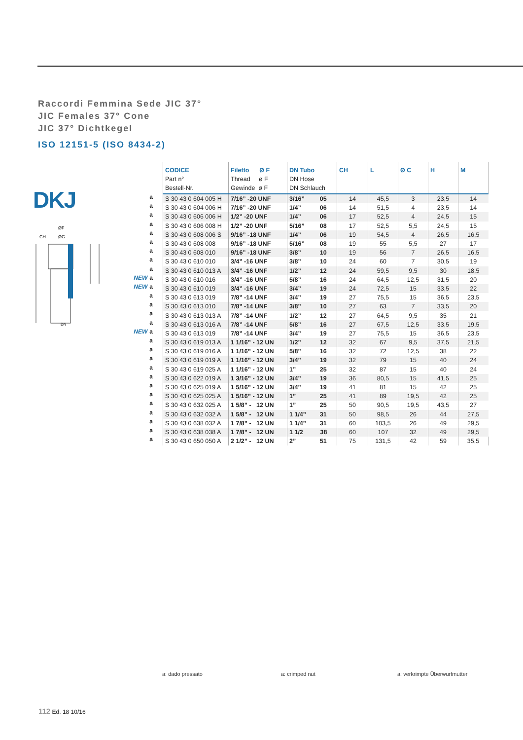Raccordi Femmina Sede JIC 37°
JIC Females 37° Cone
JIC 37° Dichtkegel
ISO 12151-5 (ISO 8434-2)
DKJ
ØF
CH
ØC
DN
a
a
a
a
a
a
a
a
a
NEW a
NEW a
a
a
a
a
NEW a
a
a
a
a
a
a
a
a
a
a
a
a
| CODICE Part n° Bestell-Nr. | Filetto Ø F Thread ø F Gewinde ø F | DN Tubo DN Hose DN Schlauch | CH | L | Ø C | H | M |
| --- | --- | --- | --- | --- | --- | --- | --- |
| S 30 43 0 604 005 H | 7/16” -20 UNF | 3/16” 05 | 14 | 45,5 | 3 | 23,5 | 14 |
| S 30 43 0 604 006 H | 7/16” -20 UNF | 1/4” 06 | 14 | 51,5 | 4 | 23,5 | 14 |
| S 30 43 0 606 006 H | 1/2” -20 UNF | 1/4” 06 | 17 | 52,5 | 4 | 24,5 | 15 |
| S 30 43 0 606 008 H | 1/2” -20 UNF | 5/16” 08 | 17 | 52,5 | 5,5 | 24,5 | 15 |
| S 30 43 0 608 006 S | 9/16” -18 UNF | 1/4” 06 | 19 | 54,5 | 4 | 26,5 | 16,5 |
| S 30 43 0 608 008 | 9/16” -18 UNF | 5/16” 08 | 19 | 55 | 5,5 | 27 | 17 |
| S 30 43 0 608 010 | 9/16” -18 UNF | 3/8” 10 | 19 | 56 | 7 | 26,5 | 16,5 |
| S 30 43 0 610 010 | 3/4” -16 UNF | 3/8” 10 | 24 | 60 | 7 | 30,5 | 19 |
| S 30 43 0 610 013 A | 3/4” -16 UNF | 1/2” 12 | 24 | 59,5 | 9,5 | 30 | 18,5 |
| S 30 43 0 610 016 | 3/4” -16 UNF | 5/8” 16 | 24 | 64,5 | 12,5 | 31,5 | 20 |
| S 30 43 0 610 019 | 3/4” -16 UNF | 3/4” 19 | 24 | 72,5 | 15 | 33,5 | 22 |
| S 30 43 0 613 019 | 7/8” -14 UNF | 3/4” 19 | 27 | 75,5 | 15 | 36,5 | 23,5 |
| S 30 43 0 613 010 | 7/8” -14 UNF | 3/8” 10 | 27 | 63 | 7 | 33,5 | 20 |
| S 30 43 0 613 013 A | 7/8” -14 UNF | 1/2” 12 | 27 | 64,5 | 9,5 | 35 | 21 |
| S 30 43 0 613 016 A | 7/8” -14 UNF | 5/8” 16 | 27 | 67,5 | 12,5 | 33,5 | 19,5 |
| S 30 43 0 613 019 | 7/8” -14 UNF | 3/4” 19 | 27 | 75,5 | 15 | 36,5 | 23,5 |
| S 30 43 0 619 013 A | 1 1/16” - 12 UN | 1/2” 12 | 32 | 67 | 9,5 | 37,5 | 21,5 |
| S 30 43 0 619 016 A | 1 1/16” - 12 UN | 5/8” 16 | 32 | 72 | 12,5 | 38 | 22 |
| S 30 43 0 619 019 A | 1 1/16” - 12 UN | 3/4” 19 | 32 | 79 | 15 | 40 | 24 |
| S 30 43 0 619 025 A | 1 1/16” - 12 UN | 1” 25 | 32 | 87 | 15 | 40 | 24 |
| S 30 43 0 622 019 A | 1 3/16” - 12 UN | 3/4” 19 | 36 | 80,5 | 15 | 41,5 | 25 |
| S 30 43 0 625 019 A | 1 5/16” - 12 UN | 3/4” 19 | 41 | 81 | 15 | 42 | 25 |
| S 30 43 0 625 025 A | 1 5/16” - 12 UN | 1” 25 | 41 | 89 | 19,5 | 42 | 25 |
| S 30 43 0 632 025 A | 1 5/8” - 12 UN | 1” 25 | 50 | 90,5 | 19,5 | 43,5 | 27 |
| S 30 43 0 632 032 A | 1 5/8” - 12 UN | 1 1/4” 31 | 50 | 98,5 | 26 | 44 | 27,5 |
| S 30 43 0 638 032 A | 1 7/8” - 12 UN | 1 1/4” 31 | 60 | 103,5 | 26 | 49 | 29,5 |
| S 30 43 0 638 038 A | 1 7/8” - 12 UN | 1 1/2 38 | 60 | 107 | 32 | 49 | 29,5 |
| S 30 43 0 650 050 A | 2 1/2” - 12 UN | 2” 51 | 75 | 131,5 | 42 | 59 | 35,5 |
a: dado pressato a: crimped nut a: verkrimpte Überwurfmutter
112 Ed. 18 10/16